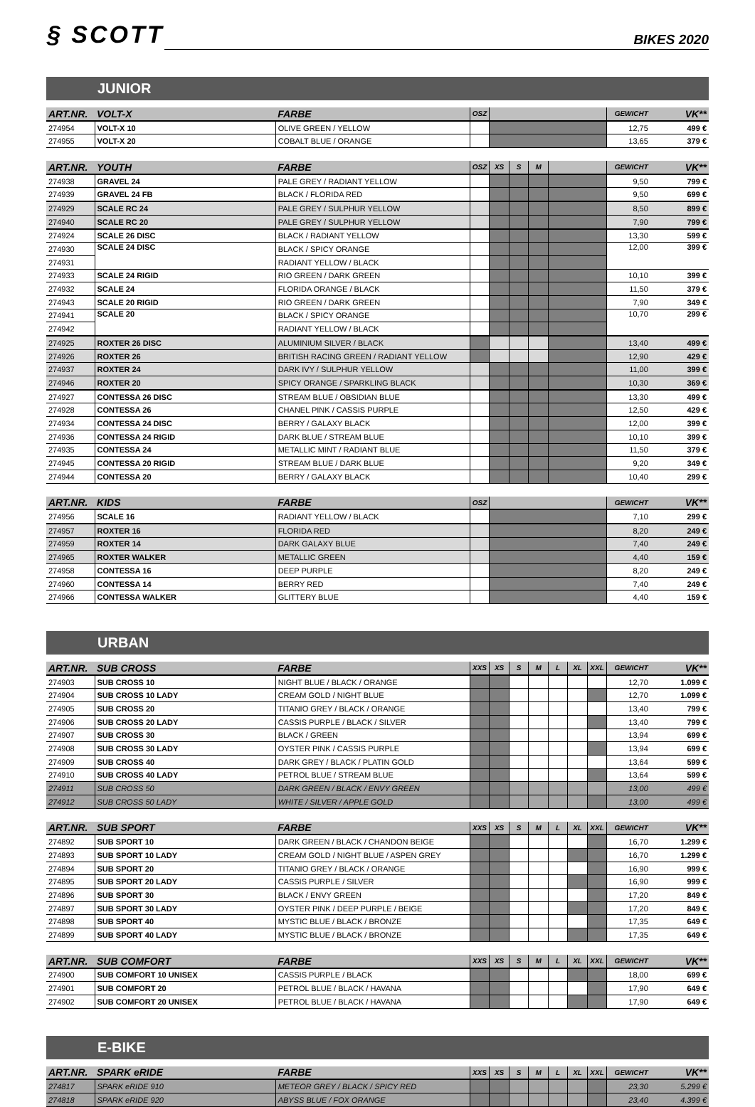§ SCOTT
BIKES 2020
JUNIOR
| ART.NR. | VOLT-X | FARBE | OSZ | | GEWICHT | VK** |
| --- | --- | --- | --- | --- | --- | --- |
| 274954 | VOLT-X 10 | OLIVE GREEN / YELLOW | | | 12,75 | 499 € |
| 274955 | VOLT-X 20 | COBALT BLUE / ORANGE | | | 13,65 | 379 € |
| ART.NR. | YOUTH | FARBE | OSZ | XS | S | M | | GEWICHT | VK** |
| --- | --- | --- | --- | --- | --- | --- | --- | --- | --- |
| 274938 | GRAVEL 24 | PALE GREY / RADIANT YELLOW | | | | | | 9,50 | 799 € |
| 274939 | GRAVEL 24 FB | BLACK / FLORIDA RED | | | | | | 9,50 | 699 € |
| 274929 | SCALE RC 24 | PALE GREY / SULPHUR YELLOW | | | | | | 8,50 | 899 € |
| 274940 | SCALE RC 20 | PALE GREY / SULPHUR YELLOW | | | | | | 7,90 | 799 € |
| 274924 | SCALE 26 DISC | BLACK / RADIANT YELLOW | | | | | | 13,30 | 599 € |
| 274930 | SCALE 24 DISC | BLACK / SPICY ORANGE | | | | | | 12,00 | 399 € |
| 274931 | | RADIANT YELLOW / BLACK | | | | | | | |
| 274933 | SCALE 24 RIGID | RIO GREEN / DARK GREEN | | | | | | 10,10 | 399 € |
| 274932 | SCALE 24 | FLORIDA ORANGE / BLACK | | | | | | 11,50 | 379 € |
| 274943 | SCALE 20 RIGID | RIO GREEN / DARK GREEN | | | | | | 7,90 | 349 € |
| 274941 | SCALE 20 | BLACK / SPICY ORANGE | | | | | | 10,70 | 299 € |
| 274942 | | RADIANT YELLOW / BLACK | | | | | | | |
| 274925 | ROXTER 26 DISC | ALUMINIUM SILVER / BLACK | | | | | | 13,40 | 499 € |
| 274926 | ROXTER 26 | BRITISH RACING GREEN / RADIANT YELLOW | | | | | | 12,90 | 429 € |
| 274937 | ROXTER 24 | DARK IVY / SULPHUR YELLOW | | | | | | 11,00 | 399 € |
| 274946 | ROXTER 20 | SPICY ORANGE / SPARKLING BLACK | | | | | | 10,30 | 369 € |
| 274927 | CONTESSA 26 DISC | STREAM BLUE / OBSIDIAN BLUE | | | | | | 13,30 | 499 € |
| 274928 | CONTESSA 26 | CHANEL PINK / CASSIS PURPLE | | | | | | 12,50 | 429 € |
| 274934 | CONTESSA 24 DISC | BERRY / GALAXY BLACK | | | | | | 12,00 | 399 € |
| 274936 | CONTESSA 24 RIGID | DARK BLUE / STREAM BLUE | | | | | | 10,10 | 399 € |
| 274935 | CONTESSA 24 | METALLIC MINT / RADIANT BLUE | | | | | | 11,50 | 379 € |
| 274945 | CONTESSA 20 RIGID | STREAM BLUE / DARK BLUE | | | | | | 9,20 | 349 € |
| 274944 | CONTESSA 20 | BERRY / GALAXY BLACK | | | | | | 10,40 | 299 € |
| ART.NR. | KIDS | FARBE | OSZ | | GEWICHT | VK** |
| --- | --- | --- | --- | --- | --- | --- |
| 274956 | SCALE 16 | RADIANT YELLOW / BLACK | | | 7,10 | 299 € |
| 274957 | ROXTER 16 | FLORIDA RED | | | 8,20 | 249 € |
| 274959 | ROXTER 14 | DARK GALAXY BLUE | | | 7,40 | 249 € |
| 274965 | ROXTER WALKER | METALLIC GREEN | | | 4,40 | 159 € |
| 274958 | CONTESSA 16 | DEEP PURPLE | | | 8,20 | 249 € |
| 274960 | CONTESSA 14 | BERRY RED | | | 7,40 | 249 € |
| 274966 | CONTESSA WALKER | GLITTERY BLUE | | | 4,40 | 159 € |
URBAN
| ART.NR. | SUB CROSS | FARBE | XXS | XS | S | M | L | XL | XXL | GEWICHT | VK** |
| --- | --- | --- | --- | --- | --- | --- | --- | --- | --- | --- | --- |
| 274903 | SUB CROSS 10 | NIGHT BLUE / BLACK / ORANGE | | | | | | | | 12,70 | 1.099 € |
| 274904 | SUB CROSS 10 LADY | CREAM GOLD / NIGHT BLUE | | | | | | | | 12,70 | 1.099 € |
| 274905 | SUB CROSS 20 | TITANIO GREY / BLACK / ORANGE | | | | | | | | 13,40 | 799 € |
| 274906 | SUB CROSS 20 LADY | CASSIS PURPLE / BLACK / SILVER | | | | | | | | 13,40 | 799 € |
| 274907 | SUB CROSS 30 | BLACK / GREEN | | | | | | | | 13,94 | 699 € |
| 274908 | SUB CROSS 30 LADY | OYSTER PINK / CASSIS PURPLE | | | | | | | | 13,94 | 699 € |
| 274909 | SUB CROSS 40 | DARK GREY / BLACK / PLATIN GOLD | | | | | | | | 13,64 | 599 € |
| 274910 | SUB CROSS 40 LADY | PETROL BLUE / STREAM BLUE | | | | | | | | 13,64 | 599 € |
| 274911 | SUB CROSS 50 | DARK GREEN / BLACK / ENVY GREEN | | | | | | | | 13,00 | 499 € |
| 274912 | SUB CROSS 50 LADY | WHITE / SILVER / APPLE GOLD | | | | | | | | 13,00 | 499 € |
| ART.NR. | SUB SPORT | FARBE | XXS | XS | S | M | L | XL | XXL | GEWICHT | VK** |
| --- | --- | --- | --- | --- | --- | --- | --- | --- | --- | --- | --- |
| 274892 | SUB SPORT 10 | DARK GREEN / BLACK / CHANDON BEIGE | | | | | | | | 16,70 | 1.299 € |
| 274893 | SUB SPORT 10 LADY | CREAM GOLD / NIGHT BLUE / ASPEN GREY | | | | | | | | 16,70 | 1.299 € |
| 274894 | SUB SPORT 20 | TITANIO GREY / BLACK / ORANGE | | | | | | | | 16,90 | 999 € |
| 274895 | SUB SPORT 20 LADY | CASSIS PURPLE / SILVER | | | | | | | | 16,90 | 999 € |
| 274896 | SUB SPORT 30 | BLACK / ENVY GREEN | | | | | | | | 17,20 | 849 € |
| 274897 | SUB SPORT 30 LADY | OYSTER PINK / DEEP PURPLE / BEIGE | | | | | | | | 17,20 | 849 € |
| 274898 | SUB SPORT 40 | MYSTIC BLUE / BLACK / BRONZE | | | | | | | | 17,35 | 649 € |
| 274899 | SUB SPORT 40 LADY | MYSTIC BLUE / BLACK / BRONZE | | | | | | | | 17,35 | 649 € |
| ART.NR. | SUB COMFORT | FARBE | XXS | XS | S | M | L | XL | XXL | GEWICHT | VK** |
| --- | --- | --- | --- | --- | --- | --- | --- | --- | --- | --- | --- |
| 274900 | SUB COMFORT 10 UNISEX | CASSIS PURPLE / BLACK | | | | | | | | 18,00 | 699 € |
| 274901 | SUB COMFORT 20 | PETROL BLUE / BLACK / HAVANA | | | | | | | | 17,90 | 649 € |
| 274902 | SUB COMFORT 20 UNISEX | PETROL BLUE / BLACK / HAVANA | | | | | | | | 17,90 | 649 € |
E-BIKE
| ART.NR. | SPARK eRIDE | FARBE | XXS | XS | S | M | L | XL | XXL | GEWICHT | VK** |
| --- | --- | --- | --- | --- | --- | --- | --- | --- | --- | --- | --- |
| 274817 | SPARK eRIDE 910 | METEOR GREY / BLACK / SPICY RED | | | | | | | | 23,30 | 5.299 € |
| 274818 | SPARK eRIDE 920 | ABYSS BLUE / FOX ORANGE | | | | | | | | 23,40 | 4.399 € |